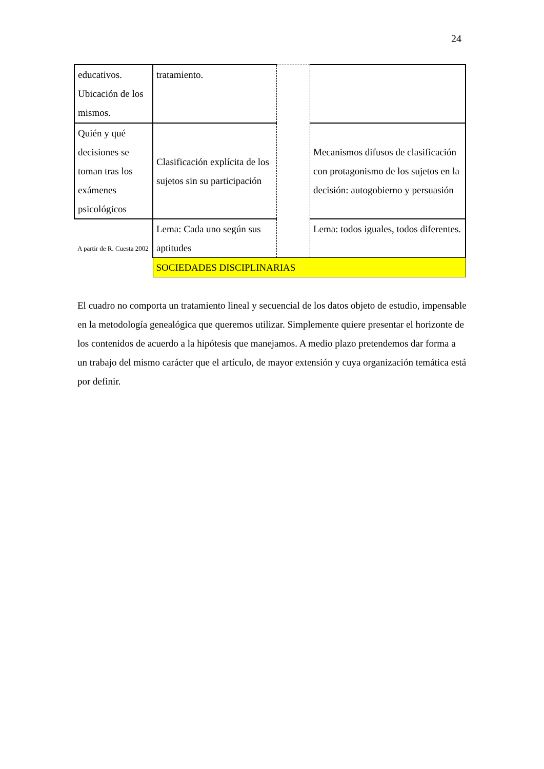24
| educativos. Ubicación de los mismos. | tratamiento. | | |
| Quién y qué decisiones se toman tras los exámenes psicológicos | Clasificación explícita de los sujetos sin su participación | | Mecanismos difusos de clasificación con protagonismo de los sujetos en la decisión: autogobierno y persuasión |
| A partir de R. Cuesta 2002 | Lema: Cada uno según sus aptitudes | | Lema: todos iguales, todos diferentes. |
| | SOCIEDADES DISCIPLINARIAS | | |
El cuadro no comporta un tratamiento lineal y secuencial de los datos objeto de estudio, impensable en la metodología genealógica que queremos utilizar. Simplemente quiere presentar el horizonte de los contenidos de acuerdo a la hipótesis que manejamos. A medio plazo pretendemos dar forma a un trabajo del mismo carácter que el artículo, de mayor extensión y cuya organización temática está por definir.